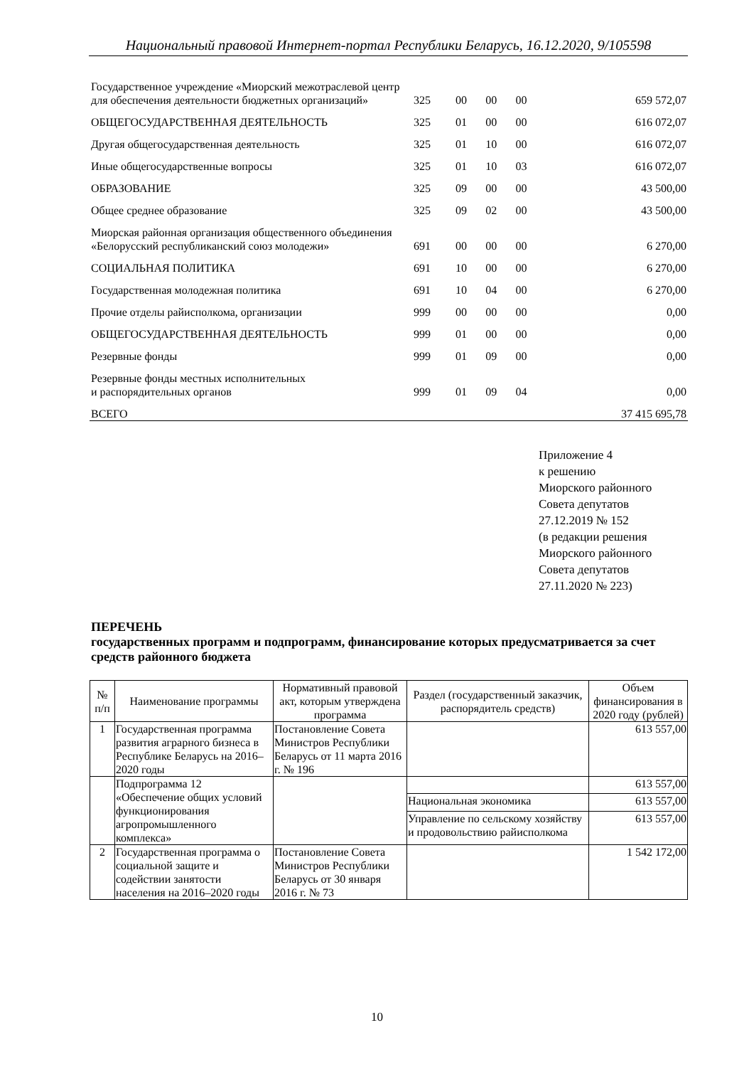Национальный правовой Интернет-портал Республики Беларусь, 16.12.2020, 9/105598
| Государственное учреждение «Миорский межотраслевой центр для обеспечения деятельности бюджетных организаций» | 325 | 00 | 00 | 00 | 659 572,07 |
| ОБЩЕГОСУДАРСТВЕННАЯ ДЕЯТЕЛЬНОСТЬ | 325 | 01 | 00 | 00 | 616 072,07 |
| Другая общегосударственная деятельность | 325 | 01 | 10 | 00 | 616 072,07 |
| Иные общегосударственные вопросы | 325 | 01 | 10 | 03 | 616 072,07 |
| ОБРАЗОВАНИЕ | 325 | 09 | 00 | 00 | 43 500,00 |
| Общее среднее образование | 325 | 09 | 02 | 00 | 43 500,00 |
| Миорская районная организация общественного объединения «Белорусский республиканский союз молодежи» | 691 | 00 | 00 | 00 | 6 270,00 |
| СОЦИАЛЬНАЯ ПОЛИТИКА | 691 | 10 | 00 | 00 | 6 270,00 |
| Государственная молодежная политика | 691 | 10 | 04 | 00 | 6 270,00 |
| Прочие отделы райисполкома, организации | 999 | 00 | 00 | 00 | 0,00 |
| ОБЩЕГОСУДАРСТВЕННАЯ ДЕЯТЕЛЬНОСТЬ | 999 | 01 | 00 | 00 | 0,00 |
| Резервные фонды | 999 | 01 | 09 | 00 | 0,00 |
| Резервные фонды местных исполнительных и распорядительных органов | 999 | 01 | 09 | 04 | 0,00 |
| ВСЕГО | | | | | 37 415 695,78 |
Приложение 4
к решению
Миорского районного
Совета депутатов
27.12.2019 № 152
(в редакции решения
Миорского районного
Совета депутатов
27.11.2020 № 223)
ПЕРЕЧЕНЬ
государственных программ и подпрограмм, финансирование которых предусматривается за счет средств районного бюджета
| № п/п | Наименование программы | Нормативный правовой акт, которым утверждена программа | Раздел (государственный заказчик, распорядитель средств) | Объем финансирования в 2020 году (рублей) |
| --- | --- | --- | --- | --- |
| 1 | Государственная программа развития аграрного бизнеса в Республике Беларусь на 2016–2020 годы | Постановление Совета Министров Республики Беларусь от 11 марта 2016 г. № 196 | | 613 557,00 |
| | Подпрограмма 12 «Обеспечение общих условий функционирования агропромышленного комплекса» | | | 613 557,00 |
| | | | Национальная экономика | 613 557,00 |
| | | | Управление по сельскому хозяйству и продовольствию райисполкома | 613 557,00 |
| 2 | Государственная программа о социальной защите и содействии занятости населения на 2016–2020 годы | Постановление Совета Министров Республики Беларусь от 30 января 2016 г. № 73 | | 1 542 172,00 |
10